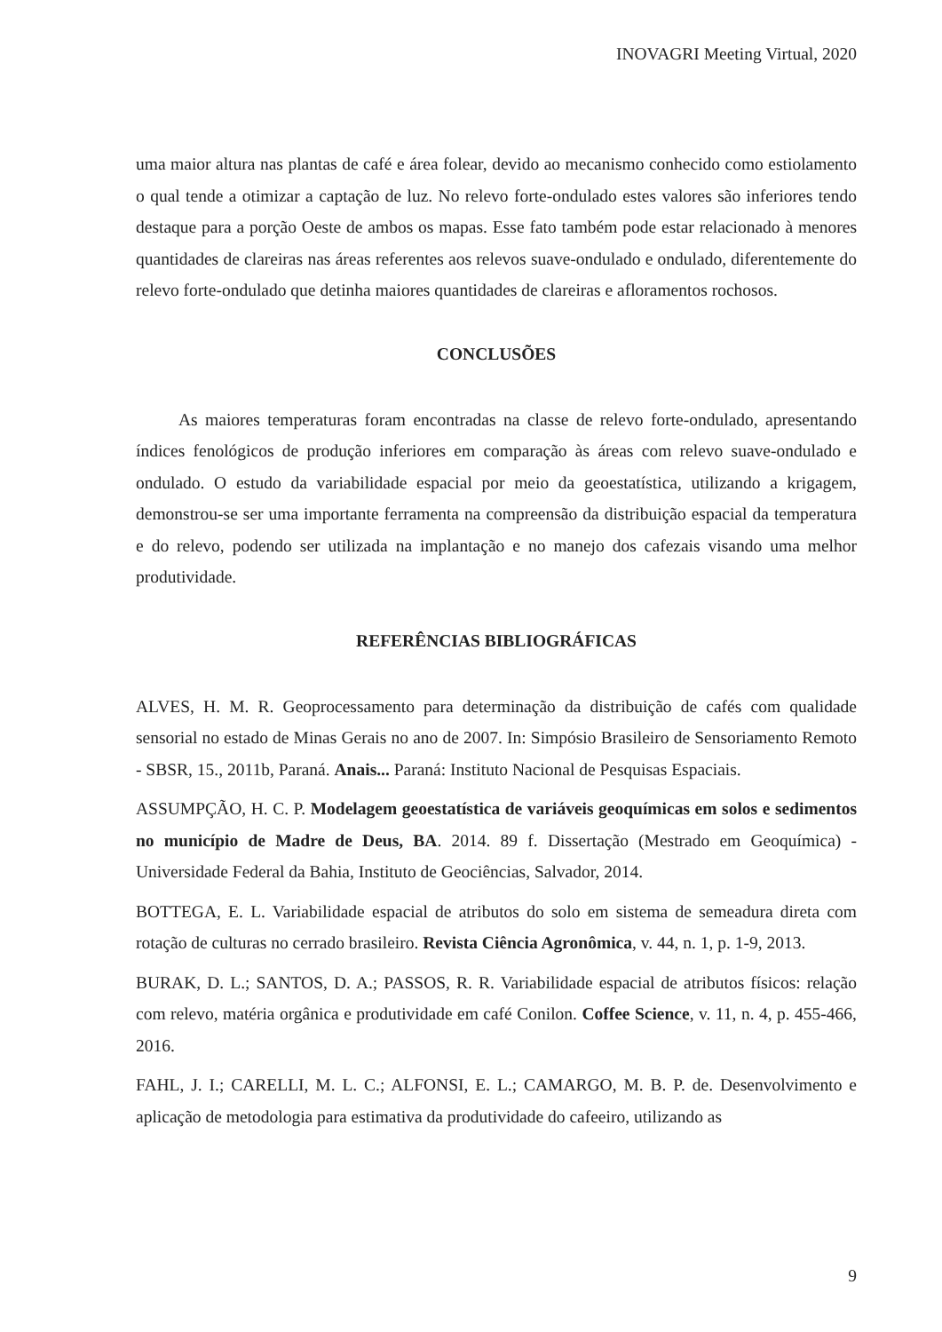INOVAGRI Meeting Virtual, 2020
uma maior altura nas plantas de café e área folear, devido ao mecanismo conhecido como estiolamento o qual tende a otimizar a captação de luz. No relevo forte-ondulado estes valores são inferiores tendo destaque para a porção Oeste de ambos os mapas. Esse fato também pode estar relacionado à menores quantidades de clareiras nas áreas referentes aos relevos suave-ondulado e ondulado, diferentemente do relevo forte-ondulado que detinha maiores quantidades de clareiras e afloramentos rochosos.
CONCLUSÕES
As maiores temperaturas foram encontradas na classe de relevo forte-ondulado, apresentando índices fenológicos de produção inferiores em comparação às áreas com relevo suave-ondulado e ondulado. O estudo da variabilidade espacial por meio da geoestatística, utilizando a krigagem, demonstrou-se ser uma importante ferramenta na compreensão da distribuição espacial da temperatura e do relevo, podendo ser utilizada na implantação e no manejo dos cafezais visando uma melhor produtividade.
REFERÊNCIAS BIBLIOGRÁFICAS
ALVES, H. M. R. Geoprocessamento para determinação da distribuição de cafés com qualidade sensorial no estado de Minas Gerais no ano de 2007. In: Simpósio Brasileiro de Sensoriamento Remoto - SBSR, 15., 2011b, Paraná. Anais... Paraná: Instituto Nacional de Pesquisas Espaciais.
ASSUMPÇÃO, H. C. P. Modelagem geoestatística de variáveis geoquímicas em solos e sedimentos no município de Madre de Deus, BA. 2014. 89 f. Dissertação (Mestrado em Geoquímica) - Universidade Federal da Bahia, Instituto de Geociências, Salvador, 2014.
BOTTEGA, E. L. Variabilidade espacial de atributos do solo em sistema de semeadura direta com rotação de culturas no cerrado brasileiro. Revista Ciência Agronômica, v. 44, n. 1, p. 1-9, 2013.
BURAK, D. L.; SANTOS, D. A.; PASSOS, R. R. Variabilidade espacial de atributos físicos: relação com relevo, matéria orgânica e produtividade em café Conilon. Coffee Science, v. 11, n. 4, p. 455-466, 2016.
FAHL, J. I.; CARELLI, M. L. C.; ALFONSI, E. L.; CAMARGO, M. B. P. de. Desenvolvimento e aplicação de metodologia para estimativa da produtividade do cafeeiro, utilizando as
9